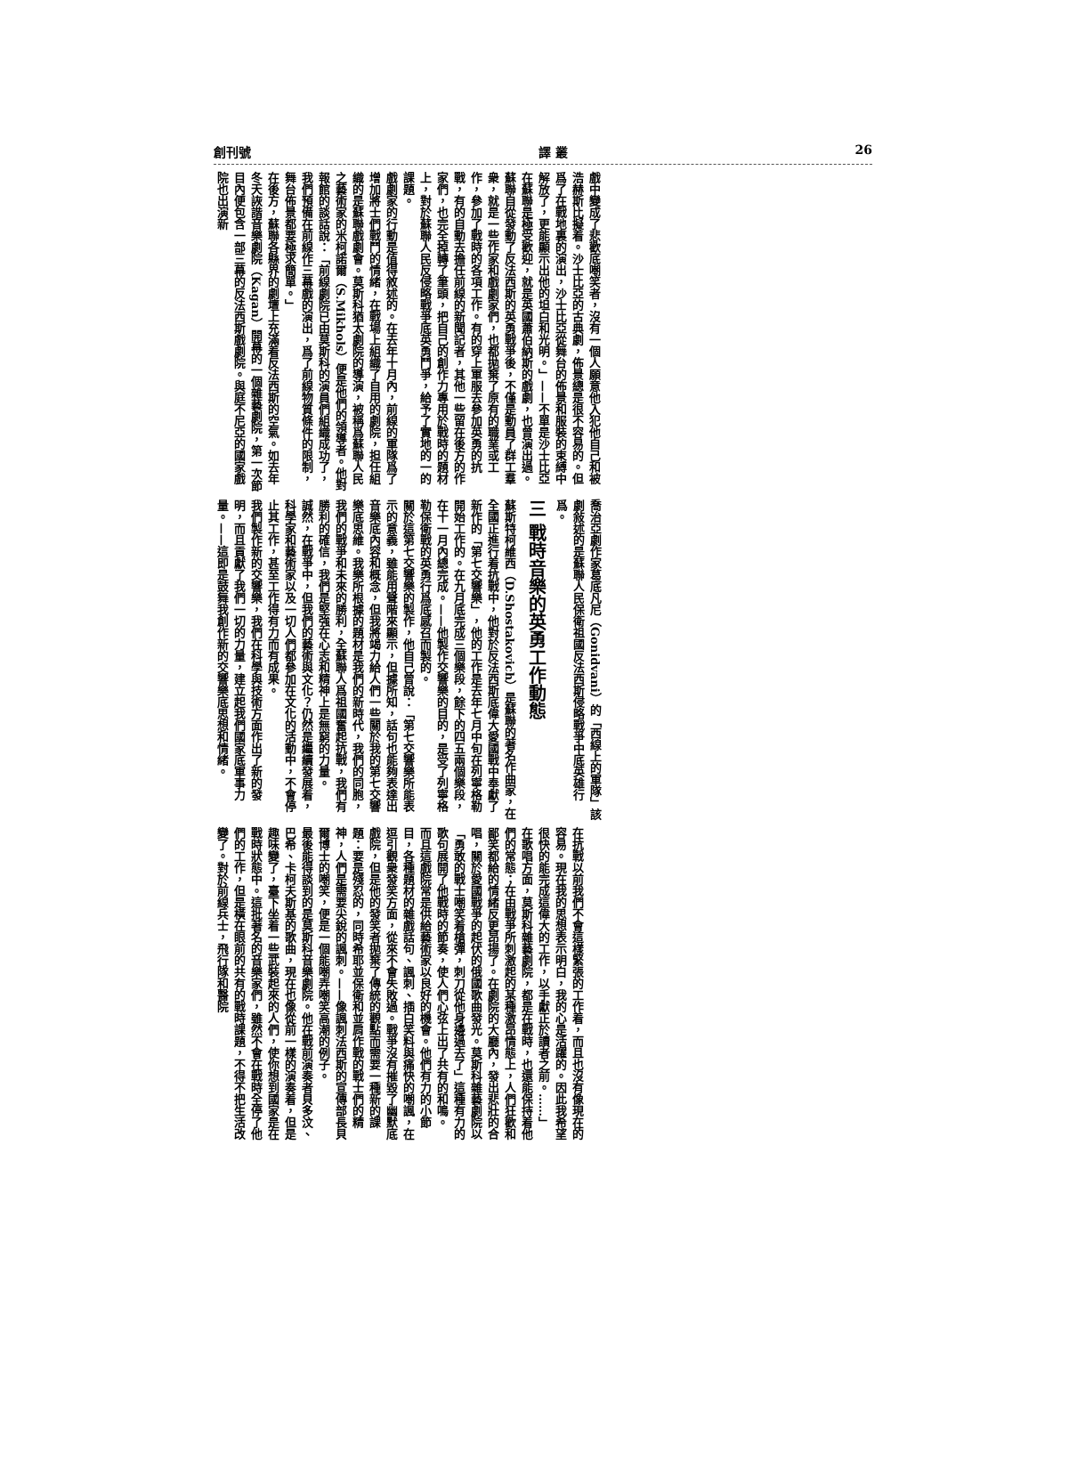創刊號 譯 叢 26
戲中變成了悲歡底嘲笑者，沒有一個人願意他入犯他自己和被浩赫斯比擬着。沙士比亞的古典劇，佈景總是很不容易的。但爲了在戰地裏的演出，沙士比亞從舞台的佈景和服裝的束縛中解放了，更能顯示出他的坦白和光明。」——不單是沙士比亞在蘇聯是極受歡迎，就是英國蕭伯納斯的戲劇，也曾演出過。
蘇聯自從發動了反法西斯的英勇戰爭後，不僅是動員了群工羣衆，就是一些作家和戲劇家們，也都拋棄了原有的職業或工作，參加了戰時的各項工作。有的穿上軍服去參加英勇的抗戰，有的自動去擔任前線的新聞記者，其他一些留在後方的作家們，也完全掉轉了筆頭，把自己的創作力專用於戰時的題材上，對於蘇聯人民反侵略戰爭底英勇鬥爭，給予了實地的一的課題。
戲劇家的行動是值得敘述的。在去年十月內，前線的軍隊爲了增加將士們戰鬥的情緒，在戰場上組織了自用的劇院，担任組織的是蘇聯戲劇會。莫斯科猶太劇院的導演，被稱爲蘇聯人民之藝術家的米柯諾爾（S.Mikhols）便是他們的領導者。他對報館的談話說：「前線劇院已由莫斯科的演員們組織成功了，我們預備在前線作三幕戲的演出，爲了前線物質條件的限制，舞台佈景都要極求簡單。」
在後方，蘇聯各縣界的劇壇上充滿着反法西斯的空氣。如去年冬天詼諧音樂劇院（Kagan）開幕的一個雜藝劇院，第一次節目內便包含一部三幕的反法西斯戲劇院。與庭不尼亞的國家戲院也出演新
喬治亞劇作家葛底凡尼（Gonidvani）的「西線上的軍隊」該劇敍述的是蘇聯人民保衛祖國反法西斯侵略戰爭中底英雄行爲。
三 戰時音樂的英勇工作動態
蘇斯特柯維西（D.Shostakovich）是蘇聯的著名作曲家，在全國正進行着抗戰中，他對於反法西斯底偉大愛國戰中奉獻了新作的「第七交響樂」，他的工作是去年七月中旬在列寧格勒開始工作的。在九月底完成三個樂段，餘下的四五兩個樂段，在十一月內總完成。——他製作交響樂的目的，是受了列寧格勒保衛戰的英勇行爲底感召而製的。
關於這第七交響樂的製作，他自己曾說：「第七交響樂所能表示的意義，雖能用聲階來顯示，但據所知，話句也能夠表達出音樂底內容和概念，但我將竭力給人們一些關於我的第七交響樂底思維。我樂所根據的題材是我們的新時代，我們的同胞，我們的戰爭和未來的勝利，全蘇聯人爲祖國奮起抗戰，我們有勝利的確信，我們是堅強在心志和精神上是無窮的力量。
誠然，在戰爭中，但我們的藝術與文化？仍然是繼續發展着，科學家和藝術家以及一切人們都參加在文化的活動中，不會停止其工作，甚至工作得有力而有成果。
我們製作新的交響樂，我們在科學與技術方面作出了新的發明，而且貢獻了我們一切的力量，建立起我們國家底軍事力量。——這即是鼓舞我創作新的交響樂底思想和情緒。
在抗戰以前我們不會這樣緊張的工作着，而且也沒有像現在的容易。現在我的思想表示明白，我的心是活躍的。因此我希望很快的能完成這偉大的工作，以手獻正於讀者之前。……」
在歌唱方面，莫斯科雜藝劇院，都是在戰時，也還能保持着他們的常態；在由戰爭所刺激起的某種激昂情態上，人們狂歡和鄙笑都給的情緒反更昂揚了。在劇院的大廳內，發出悲壯的合唱，關於愛國戰爭的起伏的俄國歌曲發光。莫斯科雜藝劇院以「勇敢的戰士嘲笑着槍彈，刺刀從他身邊過去了」這種有力的歌句展開了他戰時的節奏，使人們心弦上出了共有的和鳴。
而且這戲院常是供給藝術家以良好的機會。他們有力的小節目，各種題材的雜戲話句、諷刺、插白笑料與痛快的嘲諷，在逗引觀衆發笑方面，從來不會失敗過。戰爭沒有摧毀了幽默底戲院，但是他的發笑者拋棄了傳統的觀點而需要一種新的課題：要是殘忍的，同時希耶並保衛和並肩作戰的戰士們的精神，人們是需要尖銳的諷刺。——像諷刺法西斯的宣傳部長貝爾博士的嘲笑，便是一個能嘲弄嘲笑高潮的例子。
最後能得談到的是莫斯科音樂劇院。他在戰前演奏者貝多汶、巴希、卡柯夫斯基的歌曲，現在也像從前一樣的演奏着，但是趣味變了，臺下坐着一些武裝起來的人們，使你想到國家是在戰時狀態中。這批著名的音樂家們，雖然不會在戰時全停了他們的工作，但是橫在眼前的共有的戰時課題，不得不把生活改變了。對於前線兵士，飛行隊和醫院